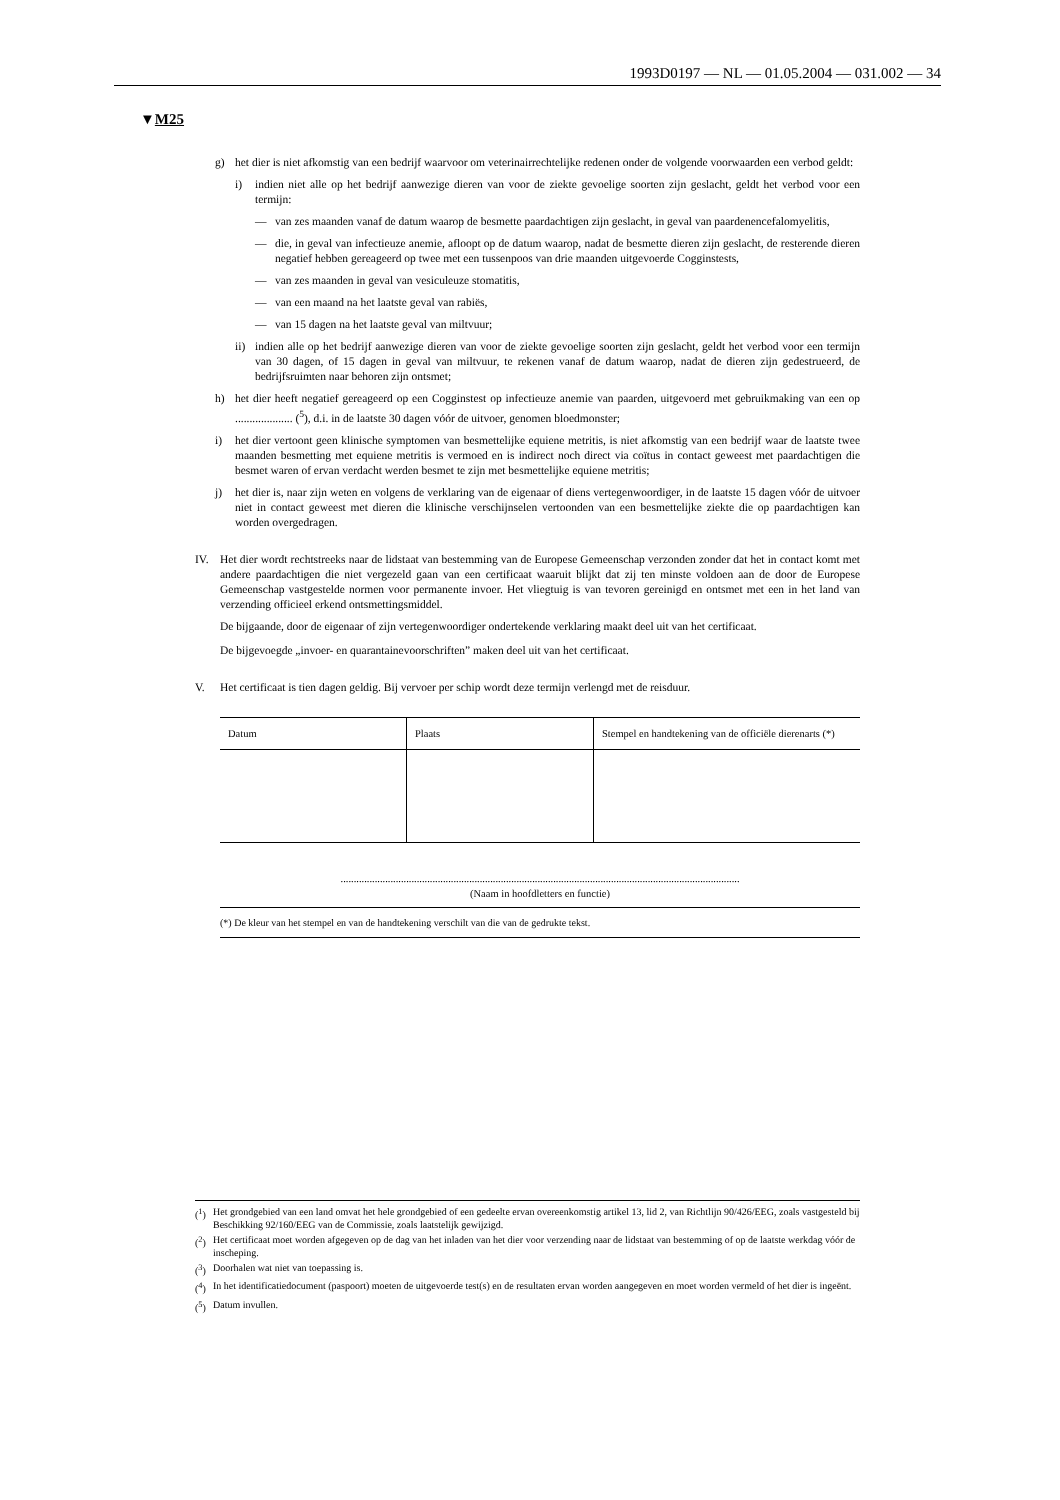1993D0197 — NL — 01.05.2004 — 031.002 — 34
▼M25
g) het dier is niet afkomstig van een bedrijf waarvoor om veterinairrechtelijke redenen onder de volgende voorwaarden een verbod geldt:
i) indien niet alle op het bedrijf aanwezige dieren van voor de ziekte gevoelige soorten zijn geslacht, geldt het verbod voor een termijn:
— van zes maanden vanaf de datum waarop de besmette paardachtigen zijn geslacht, in geval van paardenencefalomyelitis,
— die, in geval van infectieuze anemie, afloopt op de datum waarop, nadat de besmette dieren zijn geslacht, de resterende dieren negatief hebben gereageerd op twee met een tussenpoos van drie maanden uitgevoerde Cogginstests,
— van zes maanden in geval van vesiculeuze stomatitis,
— van een maand na het laatste geval van rabiës,
— van 15 dagen na het laatste geval van miltvuur;
ii) indien alle op het bedrijf aanwezige dieren van voor de ziekte gevoelige soorten zijn geslacht, geldt het verbod voor een termijn van 30 dagen, of 15 dagen in geval van miltvuur, te rekenen vanaf de datum waarop, nadat de dieren zijn gedestrueerd, de bedrijfsruimten naar behoren zijn ontsmet;
h) het dier heeft negatief gereageerd op een Cogginstest op infectieuze anemie van paarden, uitgevoerd met gebruikmaking van een op .................... (<sup>5</sup>), d.i. in de laatste 30 dagen vóór de uitvoer, genomen bloedmonster;
i) het dier vertoont geen klinische symptomen van besmettelijke equiene metritis, is niet afkomstig van een bedrijf waar de laatste twee maanden besmetting met equiene metritis is vermoed en is indirect noch direct via coïtus in contact geweest met paardachtigen die besmet waren of ervan verdacht werden besmet te zijn met besmettelijke equiene metritis;
j) het dier is, naar zijn weten en volgens de verklaring van de eigenaar of diens vertegenwoordiger, in de laatste 15 dagen vóór de uitvoer niet in contact geweest met dieren die klinische verschijnselen vertoonden van een besmettelijke ziekte die op paardachtigen kan worden overgedragen.
IV. Het dier wordt rechtstreeks naar de lidstaat van bestemming van de Europese Gemeenschap verzonden zonder dat het in contact komt met andere paardachtigen die niet vergezeld gaan van een certificaat waaruit blijkt dat zij ten minste voldoen aan de door de Europese Gemeenschap vastgestelde normen voor permanente invoer. Het vliegtuig is van tevoren gereinigd en ontsmet met een in het land van verzending officieel erkend ontsmettingsmiddel.
De bijgaande, door de eigenaar of zijn vertegenwoordiger ondertekende verklaring maakt deel uit van het certificaat.
De bijgevoegde „invoer- en quarantainevoorschriften” maken deel uit van het certificaat.
V. Het certificaat is tien dagen geldig. Bij vervoer per schip wordt deze termijn verlengd met de reisduur.
| Datum | Plaats | Stempel en handtekening van de officiële dierenarts (*) |
| --- | --- | --- |
........................................................................................................................................................
(Naam in hoofdletters en functie)
(*) De kleur van het stempel en van de handtekening verschilt van die van de gedrukte tekst.
(<sup>1</sup>) Het grondgebied van een land omvat het hele grondgebied of een gedeelte ervan overeenkomstig artikel 13, lid 2, van Richtlijn 90/426/EEG, zoals vastgesteld bij Beschikking 92/160/EEG van de Commissie, zoals laatstelijk gewijzigd.
(<sup>2</sup>) Het certificaat moet worden afgegeven op de dag van het inladen van het dier voor verzending naar de lidstaat van bestemming of op de laatste werkdag vóór de inscheping.
(<sup>3</sup>) Doorhalen wat niet van toepassing is.
(<sup>4</sup>) In het identificatiedocument (paspoort) moeten de uitgevoerde test(s) en de resultaten ervan worden aangegeven en moet worden vermeld of het dier is ingeënt.
(<sup>5</sup>) Datum invullen.